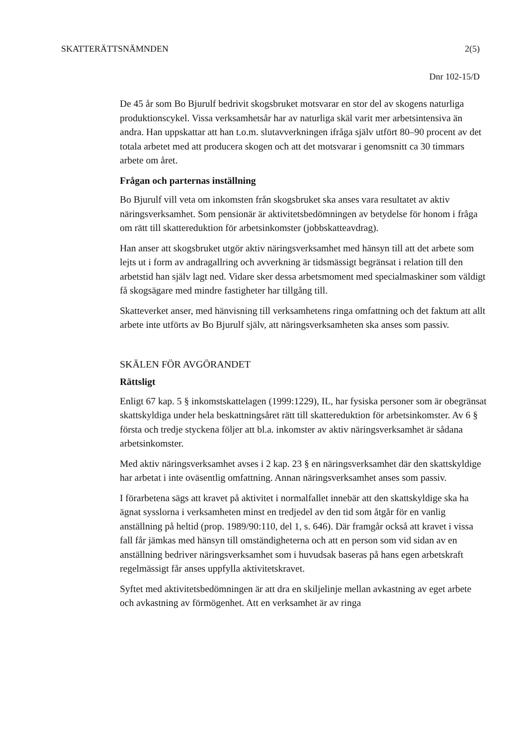SKATTERÄTTSNÄMNDEN 2(5)
Dnr 102-15/D
De 45 år som Bo Bjurulf bedrivit skogsbruket motsvarar en stor del av skogens naturliga produktionscykel. Vissa verksamhetsår har av naturliga skäl varit mer arbetsintensiva än andra. Han uppskattar att han t.o.m. slutavverkningen ifråga själv utfört 80–90 procent av det totala arbetet med att producera skogen och att det motsvarar i genomsnitt ca 30 timmars arbete om året.
Frågan och parternas inställning
Bo Bjurulf vill veta om inkomsten från skogsbruket ska anses vara resultatet av aktiv näringsverksamhet. Som pensionär är aktivitetsbedömningen av betydelse för honom i fråga om rätt till skattereduktion för arbetsinkomster (jobbskatteavdrag).
Han anser att skogsbruket utgör aktiv näringsverksamhet med hänsyn till att det arbete som lejts ut i form av andragallring och avverkning är tidsmässigt begränsat i relation till den arbetstid han själv lagt ned. Vidare sker dessa arbetsmoment med specialmaskiner som väldigt få skogsägare med mindre fastigheter har tillgång till.
Skatteverket anser, med hänvisning till verksamhetens ringa omfattning och det faktum att allt arbete inte utförts av Bo Bjurulf själv, att näringsverksamheten ska anses som passiv.
SKÄLEN FÖR AVGÖRANDET
Rättsligt
Enligt 67 kap. 5 § inkomstskattelagen (1999:1229), IL, har fysiska personer som är obegränsat skattskyldiga under hela beskattningsåret rätt till skattereduktion för arbetsinkomster. Av 6 § första och tredje styckena följer att bl.a. inkomster av aktiv näringsverksamhet är sådana arbetsinkomster.
Med aktiv näringsverksamhet avses i 2 kap. 23 § en näringsverksamhet där den skattskyldige har arbetat i inte oväsentlig omfattning. Annan näringsverksamhet anses som passiv.
I förarbetena sägs att kravet på aktivitet i normalfallet innebär att den skattskyldige ska ha ägnat sysslorna i verksamheten minst en tredjedel av den tid som åtgår för en vanlig anställning på heltid (prop. 1989/90:110, del 1, s. 646). Där framgår också att kravet i vissa fall får jämkas med hänsyn till omständigheterna och att en person som vid sidan av en anställning bedriver näringsverksamhet som i huvudsak baseras på hans egen arbetskraft regelmässigt får anses uppfylla aktivitetskravet.
Syftet med aktivitetsbedömningen är att dra en skiljelinje mellan avkastning av eget arbete och avkastning av förmögenhet. Att en verksamhet är av ringa